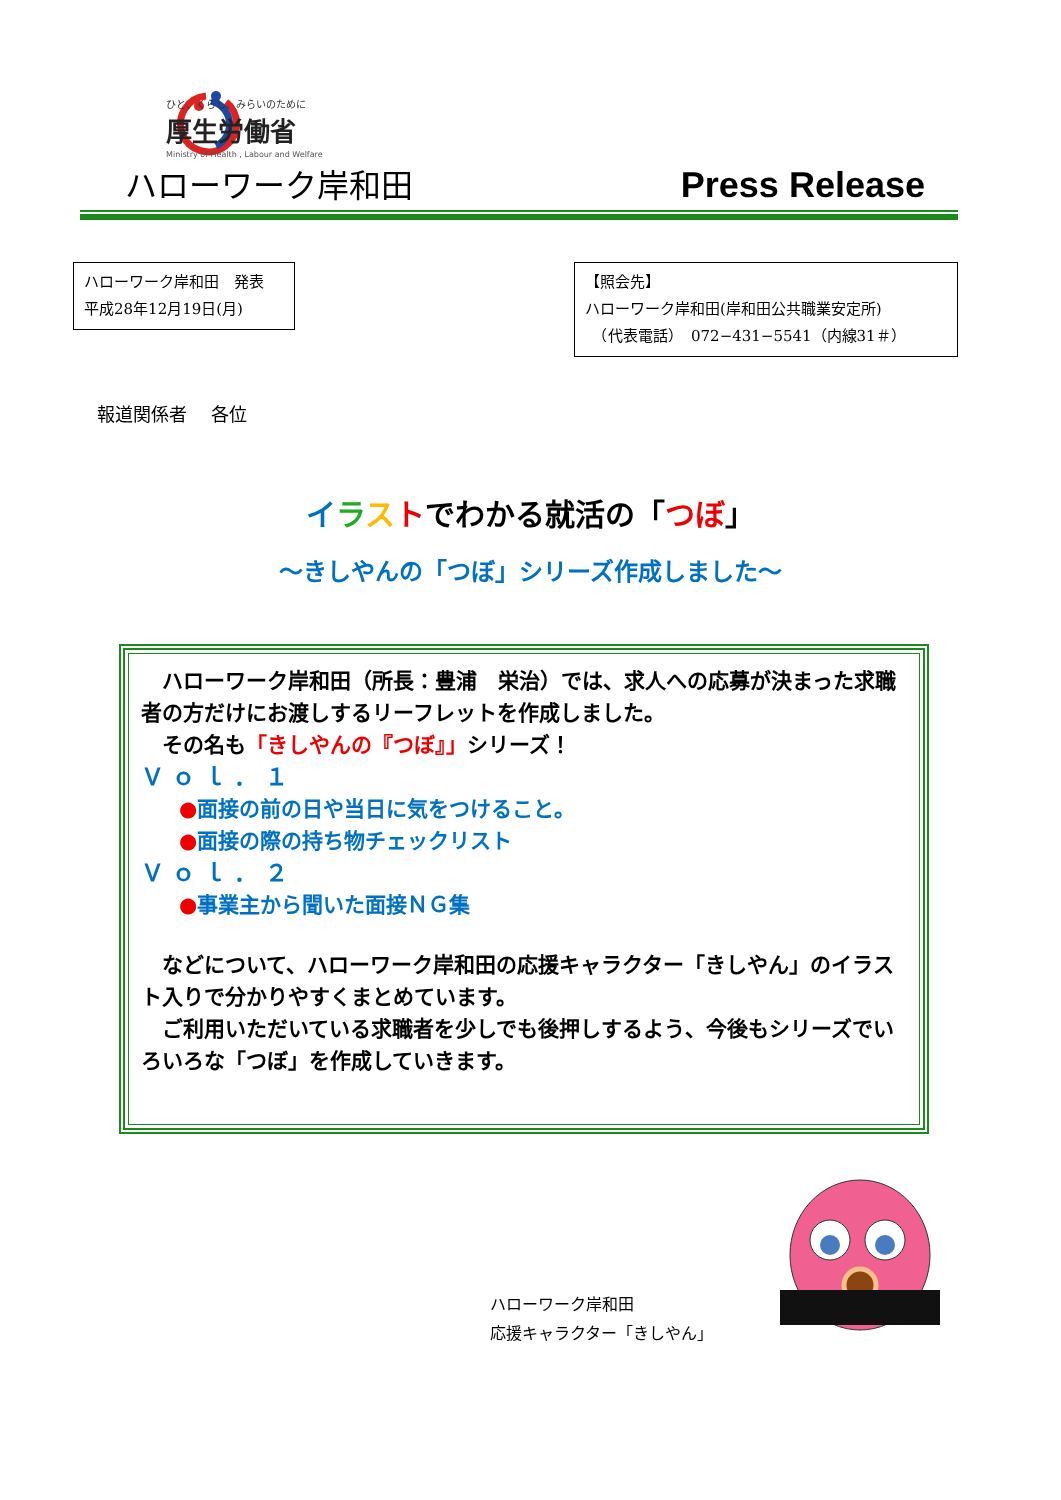ひと、くらし、みらいのために
厚生労働省
Ministry of Health , Labour and Welfare
ハローワーク岸和田 Press Release
ハローワーク岸和田　発表
平成28年12月19日(月)
【照会先】
ハローワーク岸和田(岸和田公共職業安定所)
　（代表電話）　072−431−5541（内線31＃）
報道関係者　 各位
イラストでわかる就活の「つぼ」
～きしやんの「つぼ」シリーズ作成しました～
　ハローワーク岸和田（所長：豊浦　栄治）では、求人への応募が決まった求職者の方だけにお渡しするリーフレットを作成しました。
　その名も「きしやんの『つぼ』」シリーズ！
Ｖｏｌ．１
●面接の前の日や当日に気をつけること。
●面接の際の持ち物チェックリスト
Ｖｏｌ．２
●事業主から聞いた面接ＮＧ集
　などについて、ハローワーク岸和田の応援キャラクター「きしやん」のイラスト入りで分かりやすくまとめています。
　ご利用いただいている求職者を少しでも後押しするよう、今後もシリーズでいろいろな「つぼ」を作成していきます。
ハローワーク岸和田
応援キャラクター「きしやん」